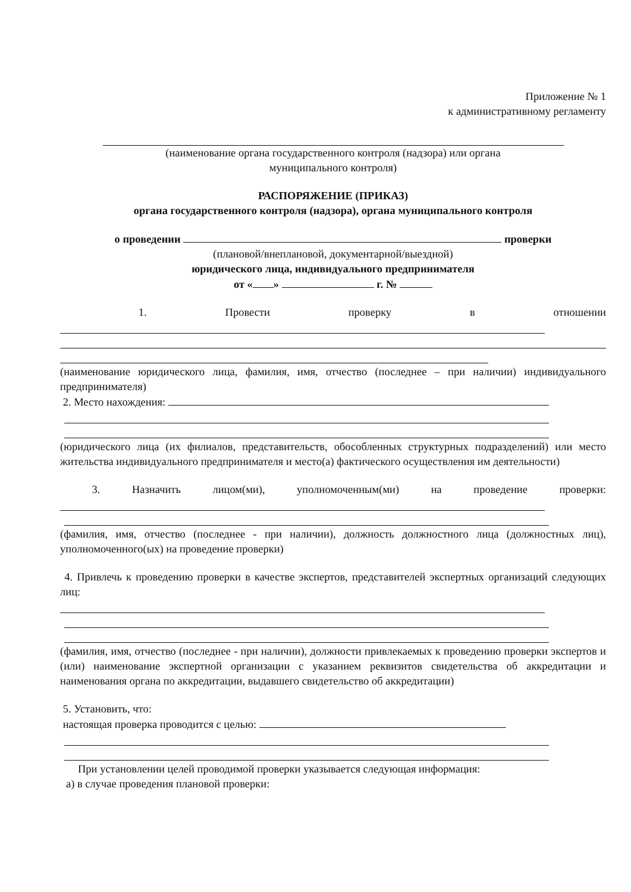Приложение № 1
к административному регламенту
(наименование органа государственного контроля (надзора) или органа
муниципального контроля)
РАСПОРЯЖЕНИЕ (ПРИКАЗ)
органа государственного контроля (надзора), органа муниципального контроля
о проведении проверки
(плановой/внеплановой, документарной/выездной)
юридического лица, индивидуального предпринимателя
от « » г. №
1. Провести проверку в отношении
(наименование юридического лица, фамилия, имя, отчество (последнее – при наличии) индивидуального предпринимателя)
2. Место нахождения:
(юридического лица (их филиалов, представительств, обособленных структурных подразделений) или место жительства индивидуального предпринимателя и место(а) фактического осуществления им деятельности)
3. Назначить лицом(ми), уполномоченным(ми) на проведение проверки:
(фамилия, имя, отчество (последнее - при наличии), должность должностного лица (должностных лиц), уполномоченного(ых) на проведение проверки)
4. Привлечь к проведению проверки в качестве экспертов, представителей экспертных организаций следующих лиц:
(фамилия, имя, отчество (последнее - при наличии), должности привлекаемых к проведению проверки экспертов и (или) наименование экспертной организации с указанием реквизитов свидетельства об аккредитации и наименования органа по аккредитации, выдавшего свидетельство об аккредитации)
5. Установить, что:
настоящая проверка проводится с целью:
При установлении целей проводимой проверки указывается следующая информация:
а) в случае проведения плановой проверки: